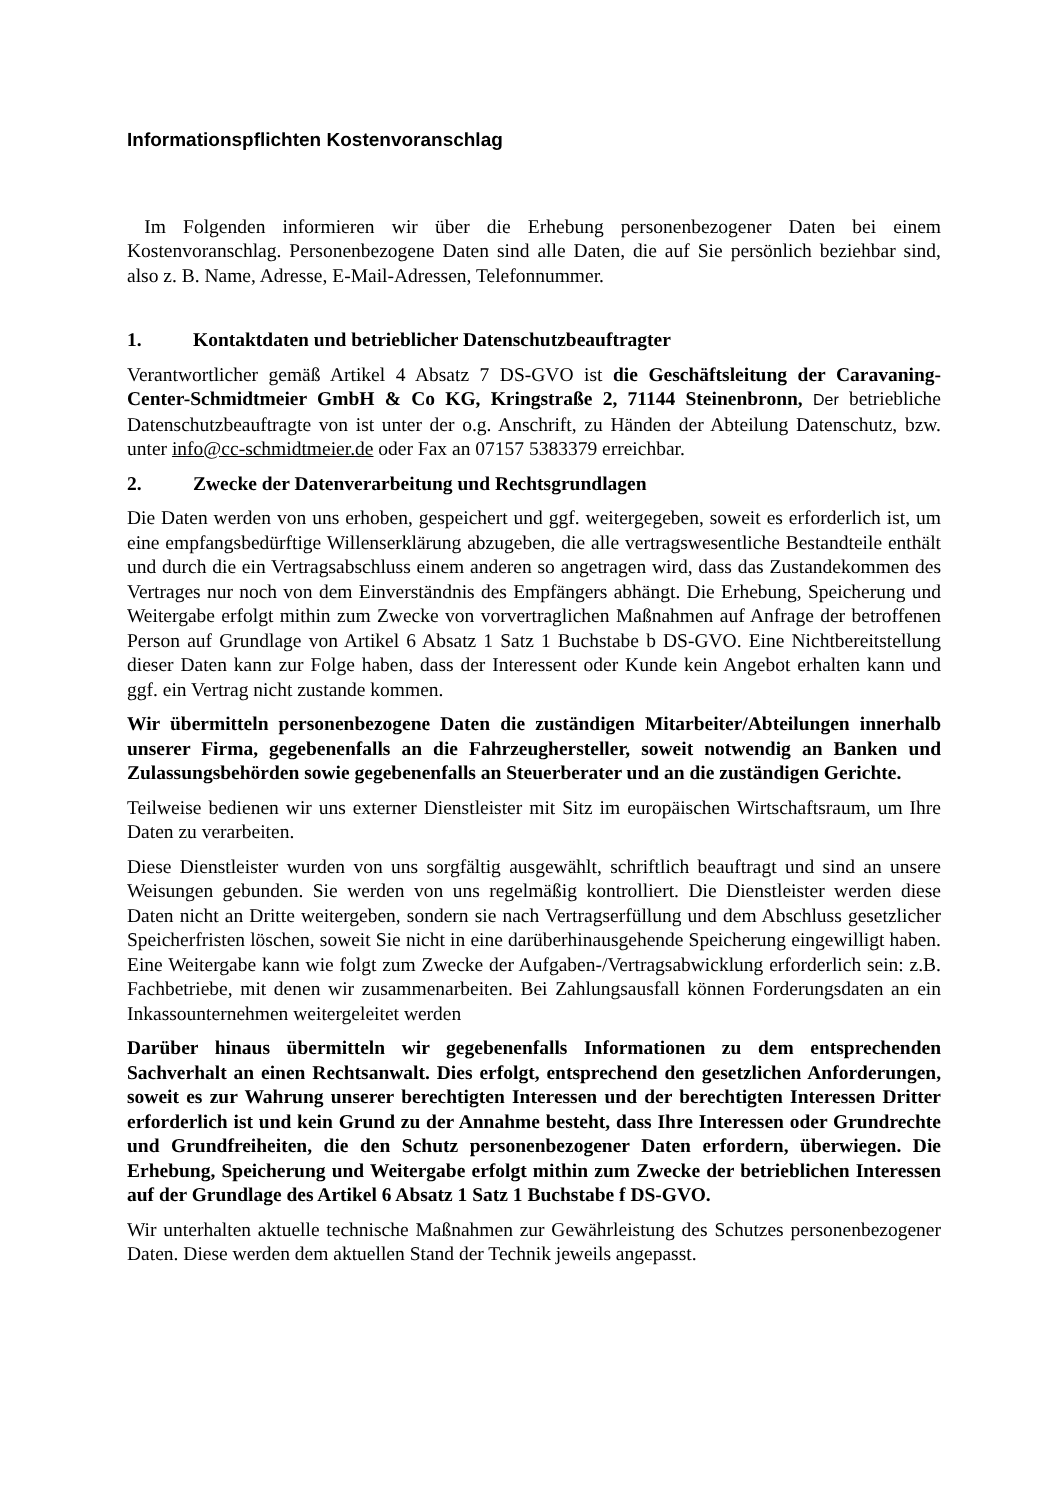Informationspflichten Kostenvoranschlag
Im Folgenden informieren wir über die Erhebung personenbezogener Daten bei einem Kostenvoranschlag. Personenbezogene Daten sind alle Daten, die auf Sie persönlich beziehbar sind, also z. B. Name, Adresse, E-Mail-Adressen, Telefonnummer.
1. Kontaktdaten und betrieblicher Datenschutzbeauftragter
Verantwortlicher gemäß Artikel 4 Absatz 7 DS-GVO ist die Geschäftsleitung der Caravaning-Center-Schmidtmeier GmbH & Co KG, Kringstraße 2, 71144 Steinenbronn, Der betriebliche Datenschutzbeauftragte von ist unter der o.g. Anschrift, zu Händen der Abteilung Datenschutz, bzw. unter info@cc-schmidtmeier.de oder Fax an 07157 5383379 erreichbar.
2. Zwecke der Datenverarbeitung und Rechtsgrundlagen
Die Daten werden von uns erhoben, gespeichert und ggf. weitergegeben, soweit es erforderlich ist, um eine empfangsbedürftige Willenserklärung abzugeben, die alle vertragswesentliche Bestandteile enthält und durch die ein Vertragsabschluss einem anderen so angetragen wird, dass das Zustandekommen des Vertrages nur noch von dem Einverständnis des Empfängers abhängt. Die Erhebung, Speicherung und Weitergabe erfolgt mithin zum Zwecke von vorvertraglichen Maßnahmen auf Anfrage der betroffenen Person auf Grundlage von Artikel 6 Absatz 1 Satz 1 Buchstabe b DS-GVO. Eine Nichtbereitstellung dieser Daten kann zur Folge haben, dass der Interessent oder Kunde kein Angebot erhalten kann und ggf. ein Vertrag nicht zustande kommen.
Wir übermitteln personenbezogene Daten die zuständigen Mitarbeiter/Abteilungen innerhalb unserer Firma, gegebenenfalls an die Fahrzeughersteller, soweit notwendig an Banken und Zulassungsbehörden sowie gegebenenfalls an Steuerberater und an die zuständigen Gerichte.
Teilweise bedienen wir uns externer Dienstleister mit Sitz im europäischen Wirtschaftsraum, um Ihre Daten zu verarbeiten.
Diese Dienstleister wurden von uns sorgfältig ausgewählt, schriftlich beauftragt und sind an unsere Weisungen gebunden. Sie werden von uns regelmäßig kontrolliert. Die Dienstleister werden diese Daten nicht an Dritte weitergeben, sondern sie nach Vertragserfüllung und dem Abschluss gesetzlicher Speicherfristen löschen, soweit Sie nicht in eine darüberhinausgehende Speicherung eingewilligt haben. Eine Weitergabe kann wie folgt zum Zwecke der Aufgaben-/Vertragsabwicklung erforderlich sein: z.B. Fachbetriebe, mit denen wir zusammenarbeiten. Bei Zahlungsausfall können Forderungsdaten an ein Inkassounternehmen weitergeleitet werden
Darüber hinaus übermitteln wir gegebenenfalls Informationen zu dem entsprechenden Sachverhalt an einen Rechtsanwalt. Dies erfolgt, entsprechend den gesetzlichen Anforderungen, soweit es zur Wahrung unserer berechtigten Interessen und der berechtigten Interessen Dritter erforderlich ist und kein Grund zu der Annahme besteht, dass Ihre Interessen oder Grundrechte und Grundfreiheiten, die den Schutz personenbezogener Daten erfordern, überwiegen. Die Erhebung, Speicherung und Weitergabe erfolgt mithin zum Zwecke der betrieblichen Interessen auf der Grundlage des Artikel 6 Absatz 1 Satz 1 Buchstabe f DS-GVO.
Wir unterhalten aktuelle technische Maßnahmen zur Gewährleistung des Schutzes personenbezogener Daten. Diese werden dem aktuellen Stand der Technik jeweils angepasst.